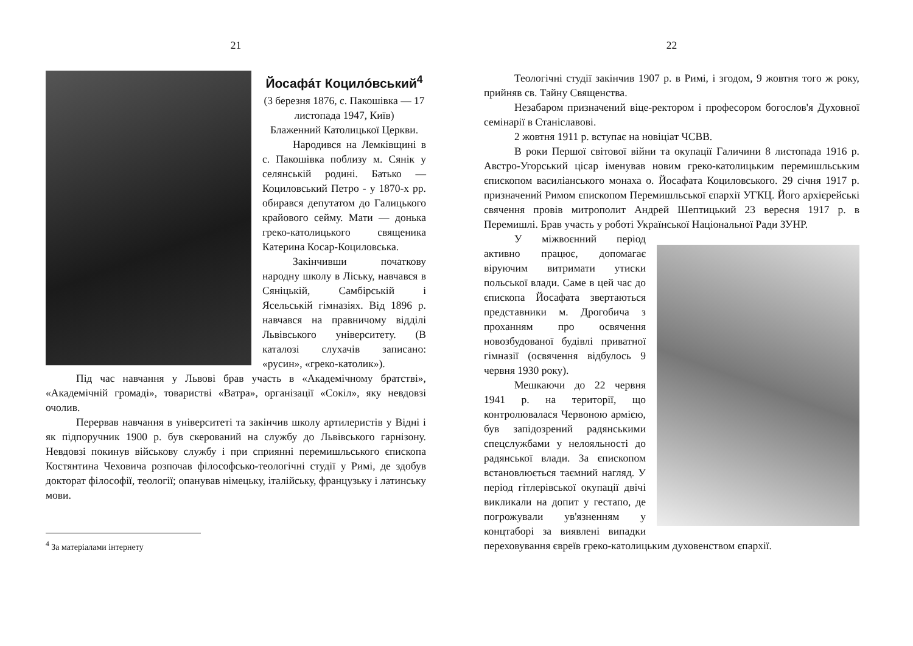21
Йосафáт Коцилóвський<sup>4</sup>
(3 березня 1876, с. Пакошівка — 17 листопада 1947, Київ)
Блаженний Католицької Церкви.
Народився на Лемківщині в с. Пакошівка поблизу м. Сянік у селянській родині. Батько — Коциловський Петро - у 1870-х рр. обирався депутатом до Галицького крайового сейму. Мати — донька греко-католицького священика Катерина Косар-Коциловська.
Закінчивши початкову народну школу в Ліську, навчався в Сяніцькій, Самбірській і Ясельській гімназіях. Від 1896 р. навчався на правничому відділі Львівського університету. (В каталозі слухачів записано: «русин», «греко-католик»).
Під час навчання у Львові брав участь в «Академічному братстві», «Академічній громаді», товаристві «Ватра», організації «Сокіл», яку невдовзі очолив.
Перервав навчання в університеті та закінчив школу артилеристів у Відні і як підпоручник 1900 р. був скерований на службу до Львівського гарнізону. Невдовзі покинув військову службу і при сприянні перемишльського єпископа Костянтина Чеховича розпочав філософсько-теологічні студії у Римі, де здобув докторат філософії, теології; опанував німецьку, італійську, французьку і латинську мови.
<sup>4</sup> За матеріалами інтернету
22
Теологічні студії закінчив 1907 р. в Римі, і згодом, 9 жовтня того ж року, прийняв св. Тайну Священства.
Незабаром призначений віце-ректором і професором богослов'я Духовної семінарії в Станіславові.
2 жовтня 1911 р. вступає на новіціат ЧСВВ.
В роки Першої світової війни та окупації Галичини 8 листопада 1916 р. Австро-Угорський цісар іменував новим греко-католицьким перемишльським єпископом василіанського монаха о. Йосафата Коциловського. 29 січня 1917 р. призначений Римом єпископом Перемишльської єпархії УГКЦ. Його архієрейські свячення провів митрополит Андрей Шептицький 23 вересня 1917 р. в Перемишлі. Брав участь у роботі Української Національної Ради ЗУНР.
У міжвоєнний період активно працює, допомагає віруючим витримати утиски польської влади. Саме в цей час до єпископа Йосафата звертаються представники м. Дрогобича з проханням про освячення новозбудованої будівлі приватної гімназії (освячення відбулось 9 червня 1930 року).
Мешкаючи до 22 червня 1941 р. на території, що контролювалася Червоною армією, був запідозрений радянськими спецслужбами у нелояльності до радянської влади. За єпископом встановлюється таємний нагляд. У період гітлерівської окупації двічі викликали на допит у гестапо, де погрожували ув'язненням у концтаборі за виявлені випадки переховування євреїв греко-католицьким духовенством єпархії.